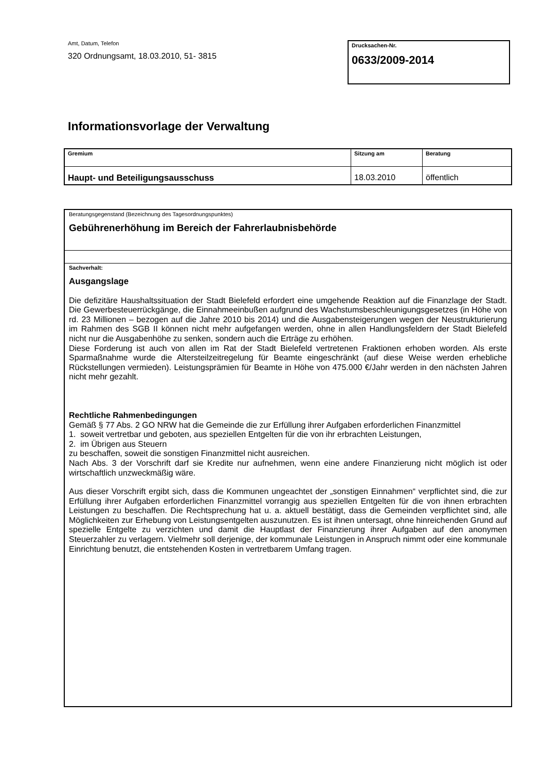Amt, Datum, Telefon
320 Ordnungsamt, 18.03.2010, 51- 3815
Drucksachen-Nr.
0633/2009-2014
Informationsvorlage der Verwaltung
| Gremium | Sitzung am | Beratung |
| --- | --- | --- |
| Haupt- und Beteiligungsausschuss | 18.03.2010 | öffentlich |
Beratungsgegenstand (Bezeichnung des Tagesordnungspunktes)
Gebührenerhöhung im Bereich der Fahrerlaubnisbehörde
Sachverhalt:
Ausgangslage
Die defizitäre Haushaltssituation der Stadt Bielefeld erfordert eine umgehende Reaktion auf die Finanzlage der Stadt. Die Gewerbesteuerrückgänge, die Einnahmeeinbußen aufgrund des Wachstumsbeschleunigungsgesetzes (in Höhe von rd. 23 Millionen – bezogen auf die Jahre 2010 bis 2014) und die Ausgabensteigerungen wegen der Neustrukturierung im Rahmen des SGB II können nicht mehr aufgefangen werden, ohne in allen Handlungsfeldern der Stadt Bielefeld nicht nur die Ausgabenhöhe zu senken, sondern auch die Erträge zu erhöhen.
Diese Forderung ist auch von allen im Rat der Stadt Bielefeld vertretenen Fraktionen erhoben worden. Als erste Sparmaßnahme wurde die Altersteilzeitregelung für Beamte eingeschränkt (auf diese Weise werden erhebliche Rückstellungen vermieden). Leistungsprämien für Beamte in Höhe von 475.000 €/Jahr werden in den nächsten Jahren nicht mehr gezahlt.
Rechtliche Rahmenbedingungen
Gemäß § 77 Abs. 2 GO NRW hat die Gemeinde die zur Erfüllung ihrer Aufgaben erforderlichen Finanzmittel
1. soweit vertretbar und geboten, aus speziellen Entgelten für die von ihr erbrachten Leistungen,
2. im Übrigen aus Steuern
zu beschaffen, soweit die sonstigen Finanzmittel nicht ausreichen.
Nach Abs. 3 der Vorschrift darf sie Kredite nur aufnehmen, wenn eine andere Finanzierung nicht möglich ist oder wirtschaftlich unzweckmäßig wäre.
Aus dieser Vorschrift ergibt sich, dass die Kommunen ungeachtet der „sonstigen Einnahmen“ verpflichtet sind, die zur Erfüllung ihrer Aufgaben erforderlichen Finanzmittel vorrangig aus speziellen Entgelten für die von ihnen erbrachten Leistungen zu beschaffen. Die Rechtsprechung hat u. a. aktuell bestätigt, dass die Gemeinden verpflichtet sind, alle Möglichkeiten zur Erhebung von Leistungsentgelten auszunutzen. Es ist ihnen untersagt, ohne hinreichenden Grund auf spezielle Entgelte zu verzichten und damit die Hauptlast der Finanzierung ihrer Aufgaben auf den anonymen Steuerzahler zu verlagern. Vielmehr soll derjenige, der kommunale Leistungen in Anspruch nimmt oder eine kommunale Einrichtung benutzt, die entstehenden Kosten in vertretbarem Umfang tragen.